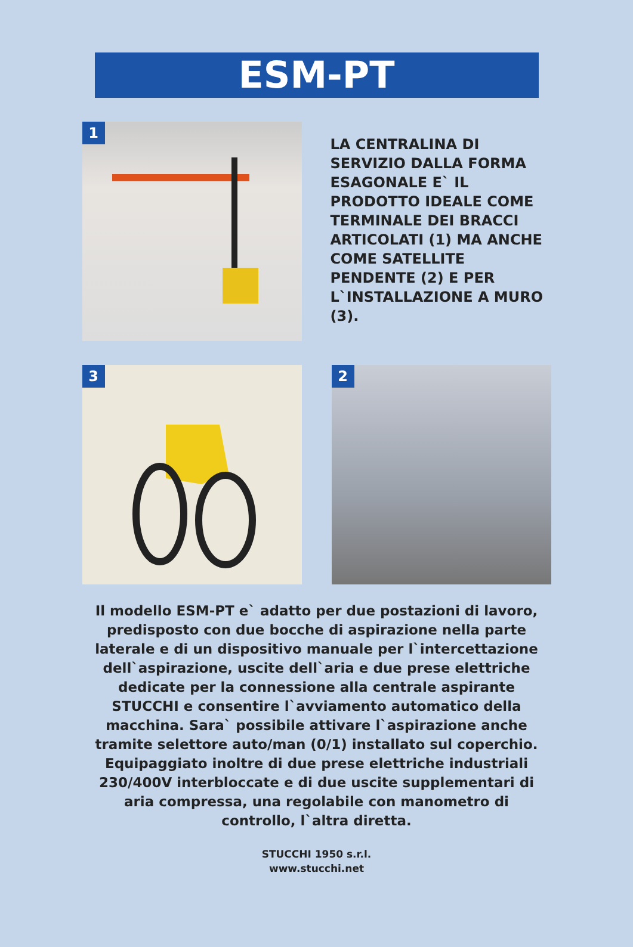ESM-PT
1
LA CENTRALINA DI SERVIZIO DALLA FORMA ESAGONALE E` IL PRODOTTO IDEALE COME TERMINALE DEI BRACCI ARTICOLATI (1) MA ANCHE COME SATELLITE PENDENTE (2) E PER L`INSTALLAZIONE A MURO (3).
3
2
Il modello ESM-PT e` adatto per due postazioni di lavoro, predisposto con due bocche di aspirazione nella parte laterale e di un dispositivo manuale per l`intercettazione dell`aspirazione, uscite dell`aria e due prese elettriche dedicate per la connessione alla centrale aspirante STUCCHI e consentire l`avviamento automatico della macchina. Sara` possibile attivare l`aspirazione anche tramite selettore auto/man (0/1) installato sul coperchio. Equipaggiato inoltre di due prese elettriche industriali 230/400V interbloccate e di due uscite supplementari di aria compressa, una regolabile con manometro di controllo, l`altra diretta.
STUCCHI 1950 s.r.l.
www.stucchi.net